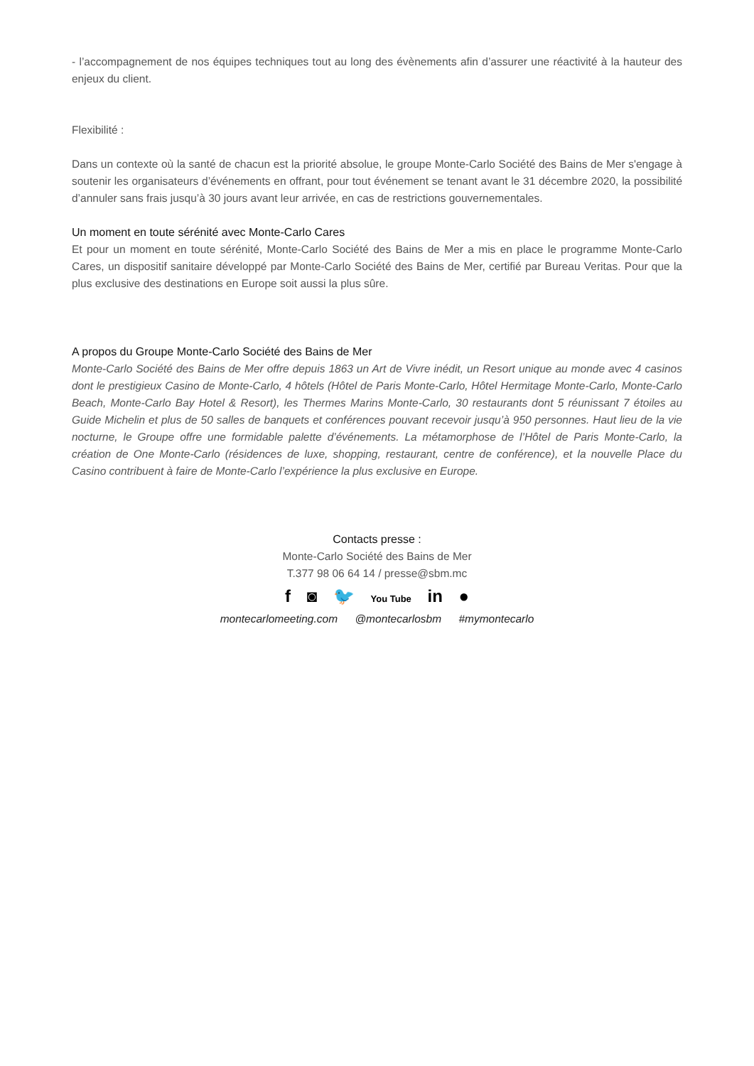- l’accompagnement de nos équipes techniques tout au long des évènements afin d’assurer une réactivité à la hauteur des enjeux du client.
Flexibilité :
Dans un contexte où la santé de chacun est la priorité absolue, le groupe Monte-Carlo Société des Bains de Mer s'engage à soutenir les organisateurs d’événements en offrant, pour tout événement se tenant avant le 31 décembre 2020, la possibilité d’annuler sans frais jusqu’à 30 jours avant leur arrivée, en cas de restrictions gouvernementales.
Un moment en toute sérénité avec Monte-Carlo Cares
Et pour un moment en toute sérénité, Monte-Carlo Société des Bains de Mer a mis en place le programme Monte-Carlo Cares, un dispositif sanitaire développé par Monte-Carlo Société des Bains de Mer, certifié par Bureau Veritas. Pour que la plus exclusive des destinations en Europe soit aussi la plus sûre.
A propos du Groupe Monte-Carlo Société des Bains de Mer
Monte-Carlo Société des Bains de Mer offre depuis 1863 un Art de Vivre inédit, un Resort unique au monde avec 4 casinos dont le prestigieux Casino de Monte-Carlo, 4 hôtels (Hôtel de Paris Monte-Carlo, Hôtel Hermitage Monte-Carlo, Monte-Carlo Beach, Monte-Carlo Bay Hotel & Resort), les Thermes Marins Monte-Carlo, 30 restaurants dont 5 réunissant 7 étoiles au Guide Michelin et plus de 50 salles de banquets et conférences pouvant recevoir jusqu’à 950 personnes. Haut lieu de la vie nocturne, le Groupe offre une formidable palette d’événements. La métamorphose de l’Hôtel de Paris Monte-Carlo, la création de One Monte-Carlo (résidences de luxe, shopping, restaurant, centre de conférence), et la nouvelle Place du Casino contribuent à faire de Monte-Carlo l’expérience la plus exclusive en Europe.
Contacts presse :
Monte-Carlo Société des Bains de Mer
T.377 98 06 64 14 / presse@sbm.mc
f ◙ 🐦 You Tube in ●
montecarlomeeting.com @montecarlosbm #mymontecarlo